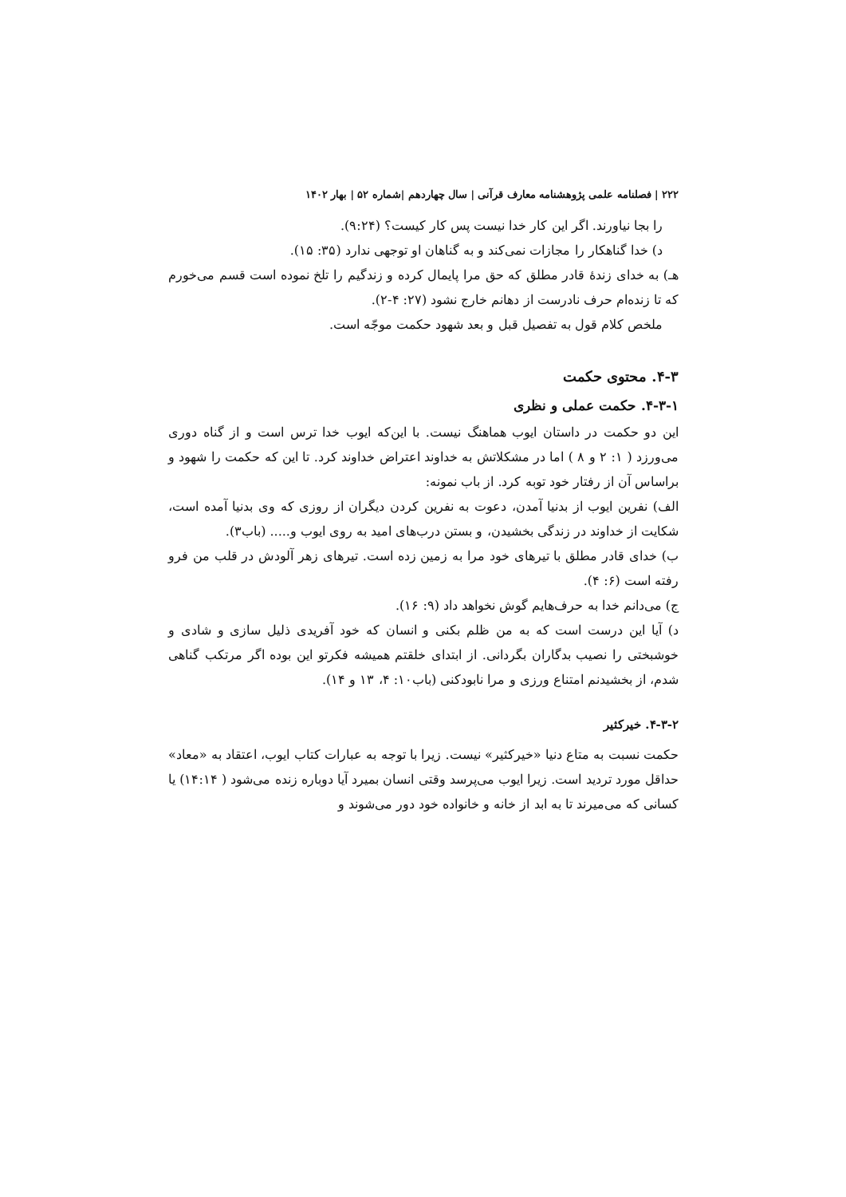۲۲۲ | فصلنامه علمی پژوهشنامه معارف قرآنی | سال چهاردهم |شماره ۵۲ | بهار ۱۴۰۲
را بجا نیاورند. اگر این کار خدا نیست پس کار کیست؟ (۹:۲۴).
د) خدا گناهکار را مجازات نمی‌کند و به گناهان او توجهی ندارد (۳۵: ۱۵).
هـ) به خدای زندهٔ قادر مطلق که حق مرا پایمال کرده و زندگیم را تلخ نموده است قسم می‌خورم که تا زنده‌ام حرف نادرست از دهانم خارج نشود (۲۷: ۴-۲).
ملخص کلام قول به تفصیل قبل و بعد شهود حکمت موجّه است.
۴-۳. محتوی حکمت
۴-۳-۱. حکمت عملی و نظری
این دو حکمت در داستان ایوب هماهنگ نیست. با این‌که ایوب خدا ترس است و از گناه دوری می‌ورزد ( ۱: ۲ و ۸ ) اما در مشکلاتش به خداوند اعتراض خداوند کرد. تا این که حکمت را شهود و براساس آن از رفتار خود توبه کرد. از باب نمونه:
الف) نفرین ایوب از بدنیا آمدن، دعوت به نفرین کردن دیگران از روزی که وی بدنیا آمده است، شکایت از خداوند در زندگی بخشیدن، و بستن درب‌های امید به روی ایوب و..... (باب۳).
ب) خدای قادر مطلق با تیرهای خود مرا به زمین زده است. تیرهای زهر آلودش در قلب من فرو رفته است (۶: ۴).
ج) می‌دانم خدا به حرف‌هایم گوش نخواهد داد (۹: ۱۶).
د) آیا این درست است که به من ظلم بکنی و انسان که خود آفریدی ذلیل سازی و شادی و خوشبختی را نصیب بدگاران بگردانی. از ابتدای خلقتم همیشه فکرتو این بوده اگر مرتکب گناهی شدم، از بخشیدنم امتناع ورزی و مرا نابودکنی (باب۱۰: ۴، ۱۳ و ۱۴).
۴-۳-۲. خیرکثیر
حکمت نسبت به متاع دنیا «خیرکثیر» نیست. زیرا با توجه به عبارات کتاب ایوب، اعتقاد به «معاد» حداقل مورد تردید است. زیرا ایوب می‌پرسد وقتی انسان بمیرد آیا دوباره زنده می‌شود ( ۱۴:۱۴) یا کسانی که می‌میرند تا به ابد از خانه و خانواده خود دور می‌شوند و